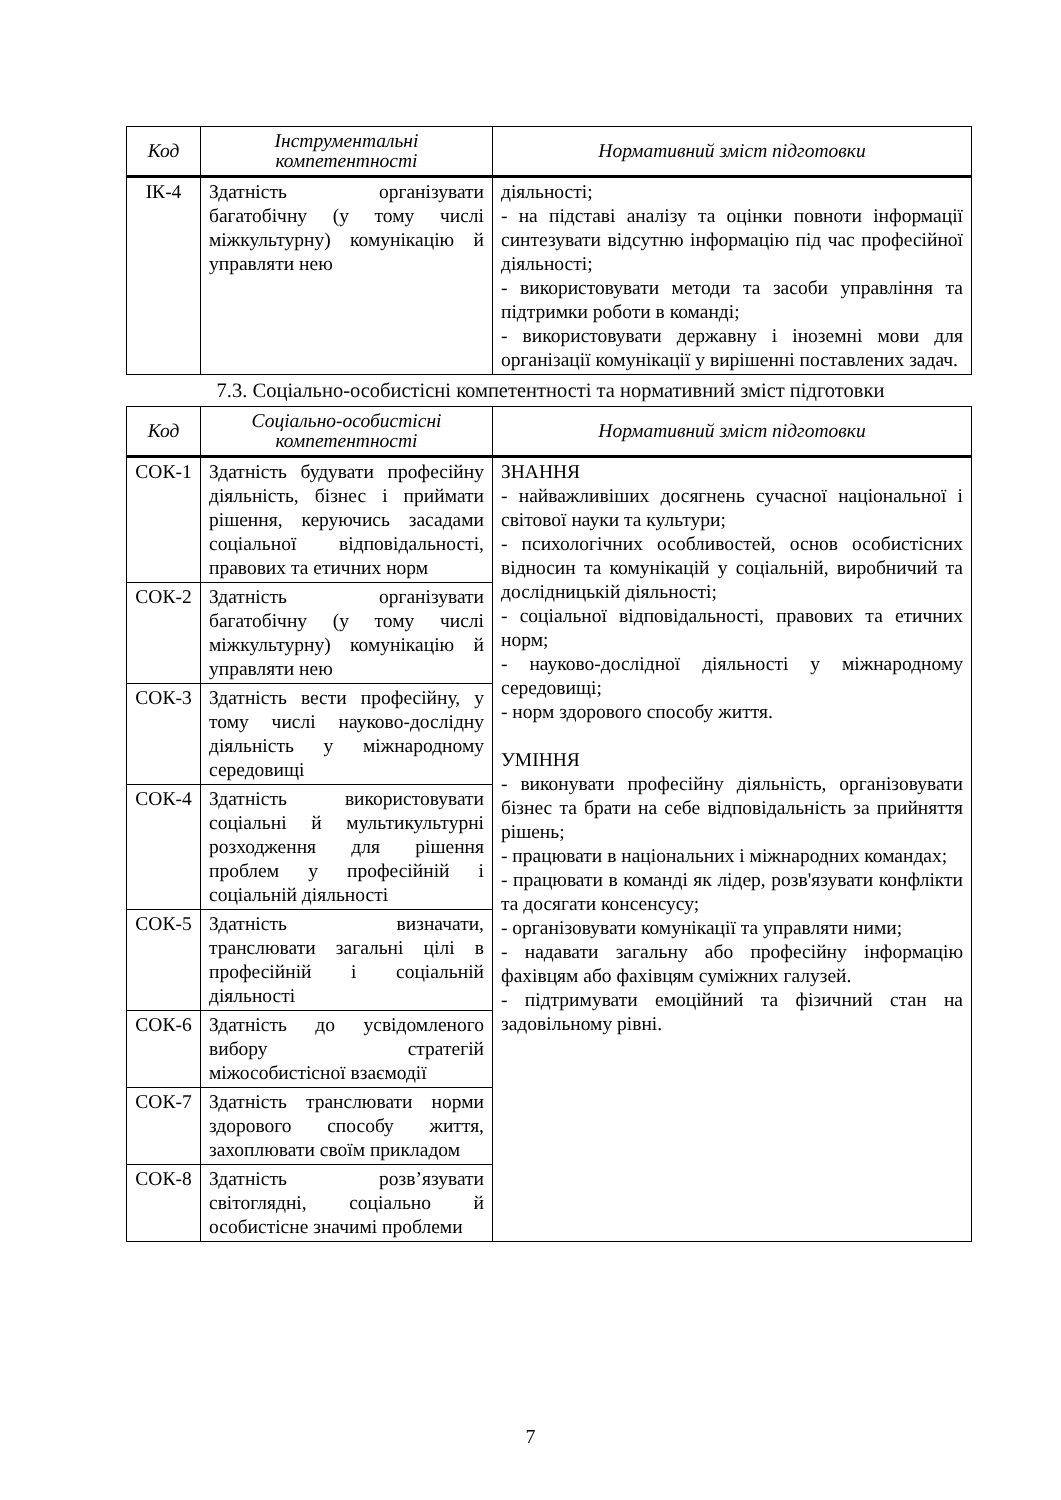| Код | Інструментальні компетентності | Нормативний зміст підготовки |
| --- | --- | --- |
| ІК-4 | Здатність організувати багатобічну (у тому числі міжкультурну) комунікацію й управляти нею | діяльності; - на підставі аналізу та оцінки повноти інформації синтезувати відсутню інформацію під час професійної діяльності; - використовувати методи та засоби управління та підтримки роботи в команді; - використовувати державну і іноземні мови для організації комунікації у вирішенні поставлених задач. |
7.3. Соціально-особистісні компетентності та нормативний зміст підготовки
| Код | Соціально-особистісні компетентності | Нормативний зміст підготовки |
| --- | --- | --- |
| СОК-1 | Здатність будувати професійну діяльність, бізнес і приймати рішення, керуючись засадами соціальної відповідальності, правових та етичних норм | ЗНАННЯ - найважливіших досягнень сучасної національної і світової науки та культури; - психологічних особливостей, основ особистісних відносин та комунікацій у соціальній, виробничий та дослідницькій діяльності; - соціальної відповідальності, правових та етичних норм; - науково-дослідної діяльності у міжнародному середовищі; - норм здорового способу життя. УМІННЯ - виконувати професійну діяльність, організовувати бізнес та брати на себе відповідальність за прийняття рішень; - працювати в національних і міжнародних командах; - працювати в команді як лідер, розв'язувати конфлікти та досягати консенсусу; - організовувати комунікації та управляти ними; - надавати загальну або професійну інформацію фахівцям або фахівцям суміжних галузей. - підтримувати емоційний та фізичний стан на задовільному рівні. |
| СОК-2 | Здатність організувати багатобічну (у тому числі міжкультурну) комунікацію й управляти нею | |
| СОК-3 | Здатність вести професійну, у тому числі науково-дослідну діяльність у міжнародному середовищі | |
| СОК-4 | Здатність використовувати соціальні й мультикультурні розходження для рішення проблем у професійній і соціальній діяльності | |
| СОК-5 | Здатність визначати, транслювати загальні цілі в професійній і соціальній діяльності | |
| СОК-6 | Здатність до усвідомленого вибору стратегій міжособистісної взаємодії | |
| СОК-7 | Здатність транслювати норми здорового способу життя, захоплювати своїм прикладом | |
| СОК-8 | Здатність розв’язувати світоглядні, соціально й особистісне значимі проблеми | |
7